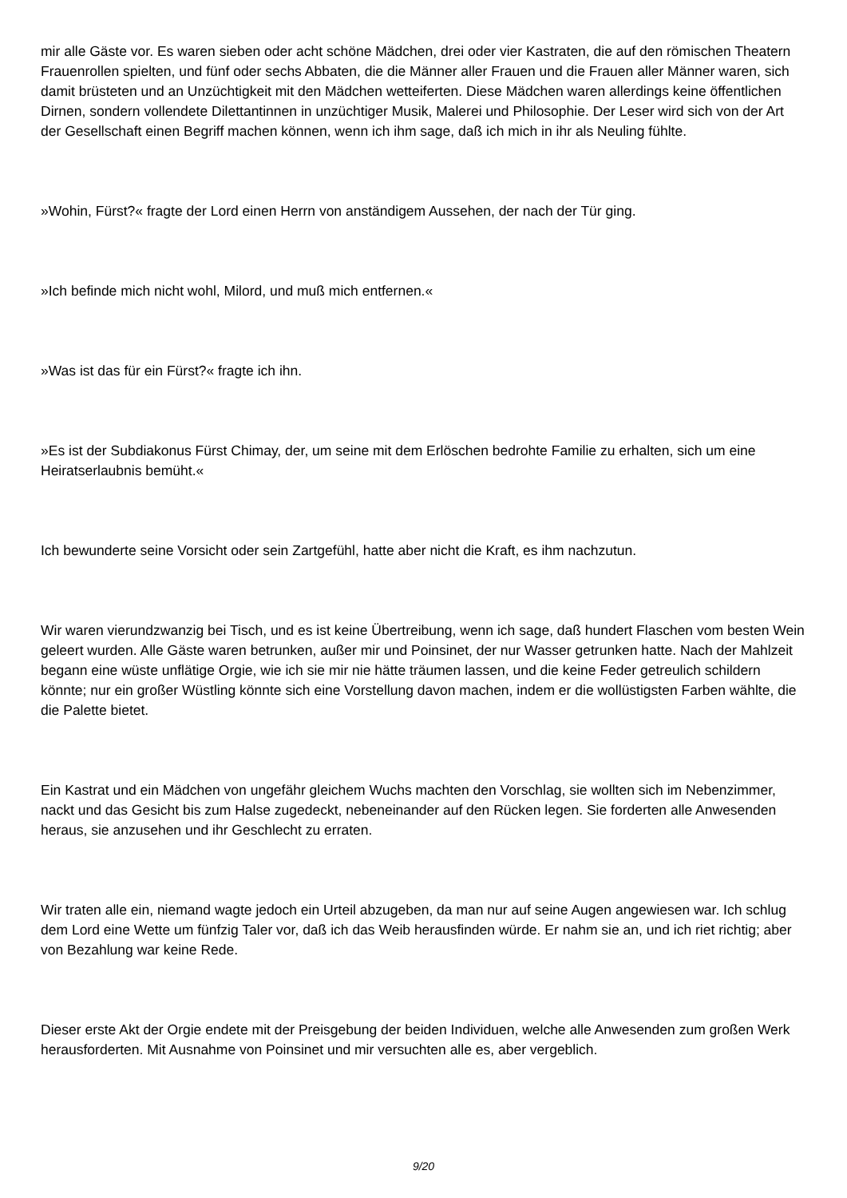mir alle Gäste vor. Es waren sieben oder acht schöne Mädchen, drei oder vier Kastraten, die auf den römischen Theatern Frauenrollen spielten, und fünf oder sechs Abbaten, die die Männer aller Frauen und die Frauen aller Männer waren, sich damit brüsteten und an Unzüchtigkeit mit den Mädchen wetteiferten. Diese Mädchen waren allerdings keine öffentlichen Dirnen, sondern vollendete Dilettantinnen in unzüchtiger Musik, Malerei und Philosophie. Der Leser wird sich von der Art der Gesellschaft einen Begriff machen können, wenn ich ihm sage, daß ich mich in ihr als Neuling fühlte.
»Wohin, Fürst?« fragte der Lord einen Herrn von anständigem Aussehen, der nach der Tür ging.
»Ich befinde mich nicht wohl, Milord, und muß mich entfernen.«
»Was ist das für ein Fürst?« fragte ich ihn.
»Es ist der Subdiakonus Fürst Chimay, der, um seine mit dem Erlöschen bedrohte Familie zu erhalten, sich um eine Heiratserlaubnis bemüht.«
Ich bewunderte seine Vorsicht oder sein Zartgefühl, hatte aber nicht die Kraft, es ihm nachzutun.
Wir waren vierundzwanzig bei Tisch, und es ist keine Übertreibung, wenn ich sage, daß hundert Flaschen vom besten Wein geleert wurden. Alle Gäste waren betrunken, außer mir und Poinsinet, der nur Wasser getrunken hatte. Nach der Mahlzeit begann eine wüste unflätige Orgie, wie ich sie mir nie hätte träumen lassen, und die keine Feder getreulich schildern könnte; nur ein großer Wüstling könnte sich eine Vorstellung davon machen, indem er die wollüstigsten Farben wählte, die die Palette bietet.
Ein Kastrat und ein Mädchen von ungefähr gleichem Wuchs machten den Vorschlag, sie wollten sich im Nebenzimmer, nackt und das Gesicht bis zum Halse zugedeckt, nebeneinander auf den Rücken legen. Sie forderten alle Anwesenden heraus, sie anzusehen und ihr Geschlecht zu erraten.
Wir traten alle ein, niemand wagte jedoch ein Urteil abzugeben, da man nur auf seine Augen angewiesen war. Ich schlug dem Lord eine Wette um fünfzig Taler vor, daß ich das Weib herausfinden würde. Er nahm sie an, und ich riet richtig; aber von Bezahlung war keine Rede.
Dieser erste Akt der Orgie endete mit der Preisgebung der beiden Individuen, welche alle Anwesenden zum großen Werk herausforderten. Mit Ausnahme von Poinsinet und mir versuchten alle es, aber vergeblich.
9/20